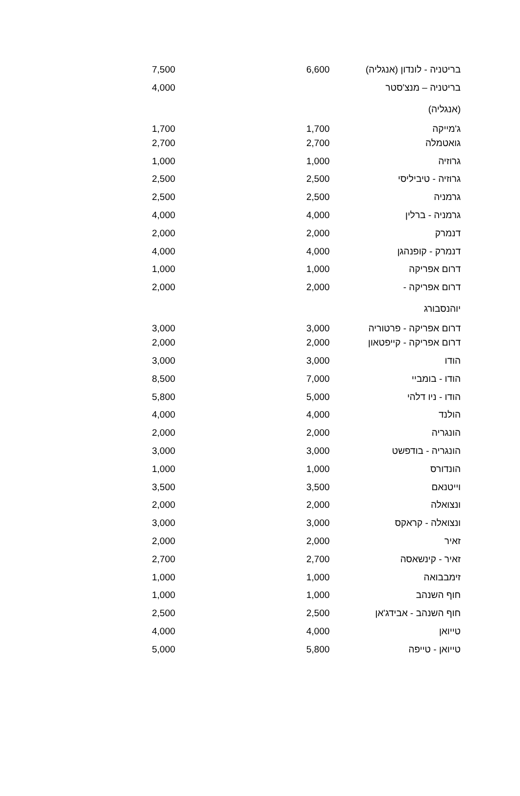| בריטניה - לונדון (אנגליה) | 6,600 | | 7,500 |
| בריטניה – מנצ'סטר (אנגליה) | | | 4,000 |
| ג'מייקה | 1,700 | | 1,700 |
| גואטמלה | 2,700 | | 2,700 |
| גרוזיה | 1,000 | | 1,000 |
| גרוזיה - טיביליסי | 2,500 | | 2,500 |
| גרמניה | 2,500 | | 2,500 |
| גרמניה - ברלין | 4,000 | | 4,000 |
| דנמרק | 2,000 | | 2,000 |
| דנמרק - קופנהגן | 4,000 | | 4,000 |
| דרום אפריקה | 1,000 | | 1,000 |
| דרום אפריקה - יוהנסבורג | 2,000 | | 2,000 |
| דרום אפריקה - פרטוריה | 3,000 | | 3,000 |
| דרום אפריקה - קייפטאון | 2,000 | | 2,000 |
| הודו | 3,000 | | 3,000 |
| הודו - בומביי | 7,000 | | 8,500 |
| הודו - ניו דלהי | 5,000 | | 5,800 |
| הולנד | 4,000 | | 4,000 |
| הונגריה | 2,000 | | 2,000 |
| הונגריה - בודפשט | 3,000 | | 3,000 |
| הונדורס | 1,000 | | 1,000 |
| וייטנאם | 3,500 | | 3,500 |
| ונצואלה | 2,000 | | 2,000 |
| ונצואלה - קראקס | 3,000 | | 3,000 |
| זאיר | 2,000 | | 2,000 |
| זאיר - קינשאסה | 2,700 | | 2,700 |
| זימבבואה | 1,000 | | 1,000 |
| חוף השנהב | 1,000 | | 1,000 |
| חוף השנהב - אבידג'אן | 2,500 | | 2,500 |
| טייואן | 4,000 | | 4,000 |
| טייואן - טייפה | 5,800 | | 5,000 |